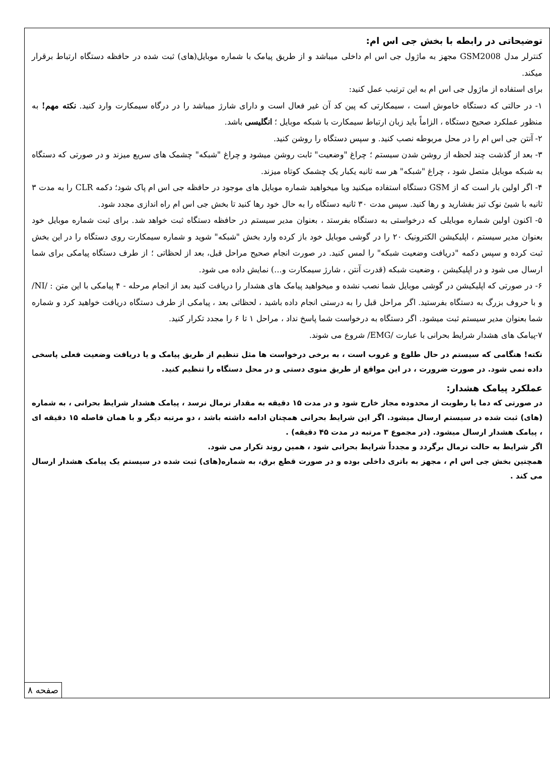توضیحاتی در رابطه با بخش جی اس ام:
کنترلر مدل GSM2008 مجهز به ماژول جی اس ام داخلی میباشد و از طریق پیامک با شماره موبایل(های) ثبت شده در حافظه دستگاه ارتباط برقرار میکند.
برای استفاده از ماژول جی اس ام به این ترتیب عمل کنید:
۱- در حالتی که دستگاه خاموش است ، سیمکارتی که پین کد آن غیر فعال است و دارای شارژ میباشد را در درگاه سیمکارت وارد کنید. نکته مهم! به منظور عملکرد صحیح دستگاه ، الزاماً باید زبان ارتباط سیمکارت با شبکه موبایل ؛ انگلیسی باشد.
۲- آنتن جی اس ام را در محل مربوطه نصب کنید. و سپس دستگاه را روشن کنید.
۳- بعد از گذشت چند لحظه از روشن شدن سیستم ؛ چراغ "وضعیت" ثابت روشن میشود و چراغ "شبکه" چشمک های سریع میزند و در صورتی که دستگاه به شبکه موبایل متصل شود ، چراغ "شبکه" هر سه ثانیه یکبار یک چشمک کوتاه میزند.
۴- اگر اولین بار است که از GSM دستگاه استفاده میکنید ویا میخواهید شماره موبایل های موجود در حافظه جی اس ام پاک شود؛ دکمه CLR را به مدت ۳ ثانیه با شیئ نوک تیز بفشارید و رها کنید. سپس مدت ۳۰ ثانیه دستگاه را به حال خود رها کنید تا بخش جی اس ام راه اندازی مجدد شود.
۵- اکنون اولین شماره موبایلی که درخواستی به دستگاه بفرستد ، بعنوان مدیر سیستم در حافظه دستگاه ثبت خواهد شد. برای ثبت شماره موبایل خود بعنوان مدیر سیستم ، اپلیکیشن الکترونیک ۲۰ را در گوشی موبایل خود باز کرده وارد بخش "شبکه" شوید و شماره سیمکارت روی دستگاه را در این بخش ثبت کرده و سپس دکمه "دریافت وضعیت شبکه" را لمس کنید. در صورت انجام صحیح مراحل قبل، بعد از لحظاتی ؛ از طرف دستگاه پیامکی برای شما ارسال می شود و در اپلیکیشن ، وضعیت شبکه (قدرت آنتن ، شارژ سیمکارت و...) نمایش داده می شود.
۶- در صورتی که اپلیکیشن در گوشی موبایل شما نصب نشده و میخواهید پیامک های هشدار را دریافت کنید بعد از انجام مرحله - ۴ پیامکی با این متن : /NI/ و با حروف بزرگ به دستگاه بفرستید. اگر مراحل قبل را به درستی انجام داده باشید ، لحظاتی بعد ، پیامکی از طرف دستگاه دریافت خواهید کرد و شماره شما بعنوان مدیر سیستم ثبت میشود. اگر دستگاه به درخواست شما پاسخ نداد ، مراحل ۱ تا ۶ را مجدد تکرار کنید.
۷-پیامک های هشدار شرایط بحرانی با عبارت /EMG/ شروع می شوند.
نکته! هنگامی که سیستم در حال طلوع و غروب است ، به برخی درخواست ها مثل تنظیم از طریق پیامک و یا دریافت وضعیت فعلی پاسخی داده نمی شود. در صورت ضرورت ، در این مواقع از طریق منوی دستی و در محل دستگاه را تنظیم کنید.
عملکرد پیامک هشدار:
در صورتی که دما یا رطوبت از محدوده مجاز خارج شود و در مدت ۱۵ دقیقه به مقدار نرمال نرسد ، پیامک هشدار شرایط بحرانی ، به شماره (های) ثبت شده در سیستم ارسال میشود. اگر این شرایط بحرانی همچنان ادامه داشته باشد ، دو مرتبه دیگر و با همان فاصله ۱۵ دقیقه ای ، پیامک هشدار ارسال میشود. (در مجموع ۳ مرتبه در مدت ۴۵ دقیقه) .
اگر شرایط به حالت نرمال برگردد و مجدداً شرایط بحرانی شود ، همین روند تکرار می شود.
همچنین بخش جی اس ام ، مجهز به باتری داخلی بوده و در صورت قطع برق، به شماره(های) ثبت شده در سیستم یک پیامک هشدار ارسال می کند .
صفحه ۸